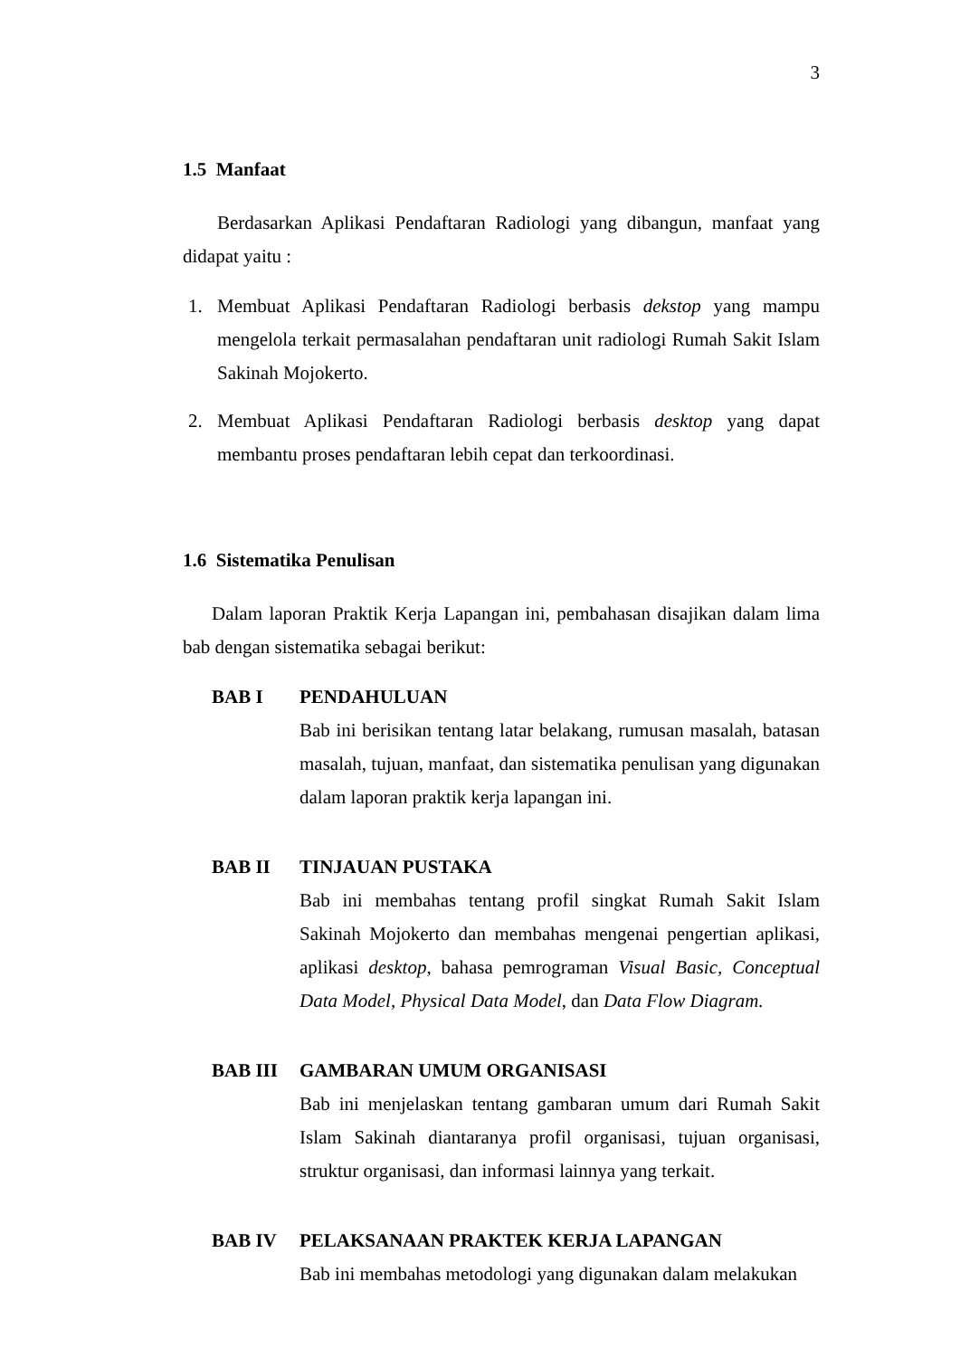3
1.5 Manfaat
Berdasarkan Aplikasi Pendaftaran Radiologi yang dibangun, manfaat yang didapat yaitu :
1. Membuat Aplikasi Pendaftaran Radiologi berbasis dekstop yang mampu mengelola terkait permasalahan pendaftaran unit radiologi Rumah Sakit Islam Sakinah Mojokerto.
2. Membuat Aplikasi Pendaftaran Radiologi berbasis desktop yang dapat membantu proses pendaftaran lebih cepat dan terkoordinasi.
1.6 Sistematika Penulisan
Dalam laporan Praktik Kerja Lapangan ini, pembahasan disajikan dalam lima bab dengan sistematika sebagai berikut:
BAB I PENDAHULUAN
Bab ini berisikan tentang latar belakang, rumusan masalah, batasan masalah, tujuan, manfaat, dan sistematika penulisan yang digunakan dalam laporan praktik kerja lapangan ini.
BAB II TINJAUAN PUSTAKA
Bab ini membahas tentang profil singkat Rumah Sakit Islam Sakinah Mojokerto dan membahas mengenai pengertian aplikasi, aplikasi desktop, bahasa pemrograman Visual Basic, Conceptual Data Model, Physical Data Model, dan Data Flow Diagram.
BAB III GAMBARAN UMUM ORGANISASI
Bab ini menjelaskan tentang gambaran umum dari Rumah Sakit Islam Sakinah diantaranya profil organisasi, tujuan organisasi, struktur organisasi, dan informasi lainnya yang terkait.
BAB IV PELAKSANAAN PRAKTEK KERJA LAPANGAN
Bab ini membahas metodologi yang digunakan dalam melakukan